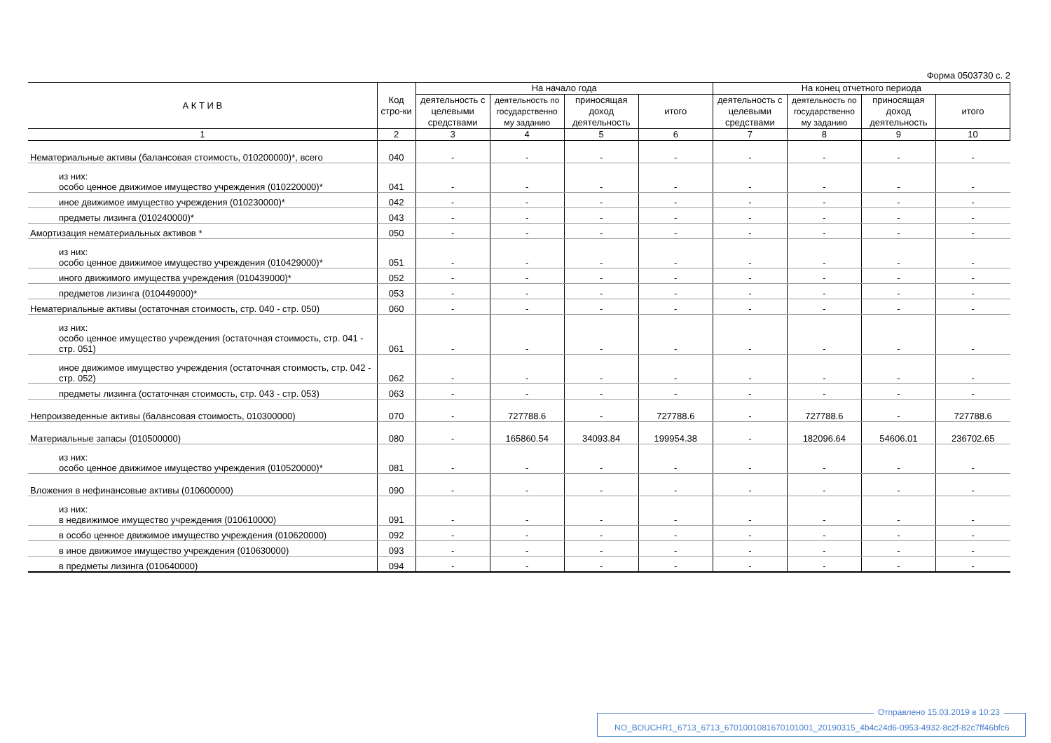Форма 0503730 с. 2
| А К Т И В | Код стро-ки | На начало года | | | | На конец отчетного периода | | | |
| --- | --- | --- | --- | --- | --- | --- | --- | --- | --- |
| | | деятельность с целевыми средствами | деятельность по государственно му заданию | приносящая доход деятельность | итого | деятельность с целевыми средствами | деятельность по государственно му заданию | приносящая доход деятельность | итого |
| 1 | 2 | 3 | 4 | 5 | 6 | 7 | 8 | 9 | 10 |
| Нематериальные активы (балансовая стоимость, 010200000)*, всего | 040 | - | - | - | - | - | - | - | - |
| из них: особо ценное движимое имущество учреждения (010220000)* | 041 | - | - | - | - | - | - | - | - |
| иное движимое имущество учреждения (010230000)* | 042 | - | - | - | - | - | - | - | - |
| предметы лизинга (010240000)* | 043 | - | - | - | - | - | - | - | - |
| Амортизация нематериальных активов * | 050 | - | - | - | - | - | - | - | - |
| из них: особо ценное движимое имущество учреждения (010429000)* | 051 | - | - | - | - | - | - | - | - |
| иного движимого имущества учреждения (010439000)* | 052 | - | - | - | - | - | - | - | - |
| предметов лизинга (010449000)* | 053 | - | - | - | - | - | - | - | - |
| Нематериальные активы (остаточная стоимость, стр. 040 - стр. 050) | 060 | - | - | - | - | - | - | - | - |
| из них: особо ценное имущество учреждения (остаточная стоимость, стр. 041 - стр. 051) | 061 | - | - | - | - | - | - | - | - |
| иное движимое имущество учреждения (остаточная стоимость, стр. 042 - стр. 052) | 062 | - | - | - | - | - | - | - | - |
| предметы лизинга (остаточная стоимость, стр. 043 - стр. 053) | 063 | - | - | - | - | - | - | - | - |
| Непроизведенные активы (балансовая стоимость, 010300000) | 070 | - | 727788.6 | - | 727788.6 | - | 727788.6 | - | 727788.6 |
| Материальные запасы (010500000) | 080 | - | 165860.54 | 34093.84 | 199954.38 | - | 182096.64 | 54606.01 | 236702.65 |
| из них: особо ценное движимое имущество учреждения (010520000)* | 081 | - | - | - | - | - | - | - | - |
| Вложения в нефинансовые активы (010600000) | 090 | - | - | - | - | - | - | - | - |
| из них: в недвижимое имущество учреждения (010610000) | 091 | - | - | - | - | - | - | - | - |
| в особо ценное движимое имущество учреждения (010620000) | 092 | - | - | - | - | - | - | - | - |
| в иное движимое имущество учреждения (010630000) | 093 | - | - | - | - | - | - | - | - |
| в предметы лизинга (010640000) | 094 | - | - | - | - | - | - | - | - |
Отправлено 15.03.2019 в 10:23
NO_BOUCHR1_6713_6713_6701001081670101001_20190315_4b4c24d6-0953-4932-8c2f-82c7ff46bfc6